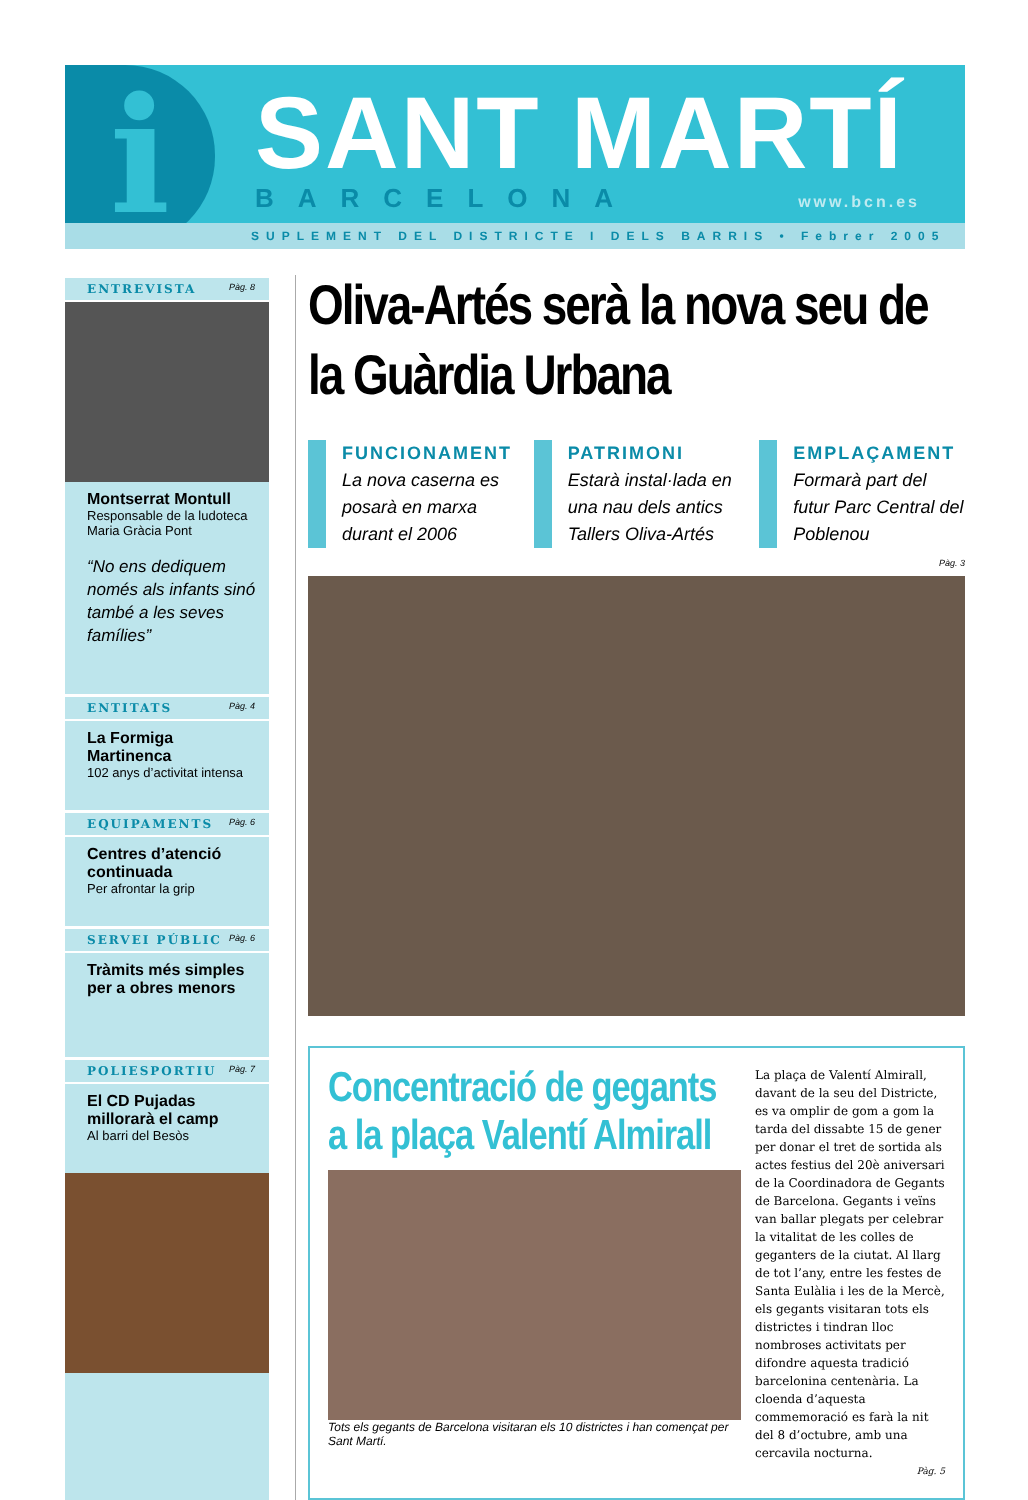i
SANT MARTÍ
BARCELONA
www.bcn.es
SUPLEMENT DEL DISTRICTE I DELS BARRIS • Febrer 2005
ENTREVISTA Pàg. 8
Montserrat Montull
Responsable de la ludoteca Maria Gràcia Pont
“No ens dediquem només als infants sinó també a les seves famílies”
ENTITATS Pàg. 4
La Formiga Martinenca
102 anys d’activitat intensa
EQUIPAMENTS Pàg. 6
Centres d’atenció continuada
Per afrontar la grip
SERVEI PÚBLIC Pàg. 6
Tràmits més simples per a obres menors
POLIESPORTIU Pàg. 7
El CD Pujadas millorarà el camp
Al barri del Besòs
Oliva-Artés serà la nova seu de la Guàrdia Urbana
FUNCIONAMENT
La nova caserna es posarà en marxa durant el 2006
PATRIMONI
Estarà instal·lada en una nau dels antics Tallers Oliva-Artés
EMPLAÇAMENT
Formarà part del futur Parc Central del Poblenou
Pàg. 3
Concentració de gegants a la plaça Valentí Almirall
Tots els gegants de Barcelona visitaran els 10 districtes i han començat per Sant Martí.
La plaça de Valentí Almirall, davant de la seu del Districte, es va omplir de gom a gom la tarda del dissabte 15 de gener per donar el tret de sortida als actes festius del 20è aniversari de la Coordinadora de Gegants de Barcelona. Gegants i veïns van ballar plegats per celebrar la vitalitat de les colles de geganters de la ciutat. Al llarg de tot l’any, entre les festes de Santa Eulàlia i les de la Mercè, els gegants visitaran tots els districtes i tindran lloc nombroses activitats per difondre aquesta tradició barcelonina centenària. La cloenda d’aquesta commemoració es farà la nit del 8 d’octubre, amb una cercavila nocturna.
Pàg. 5